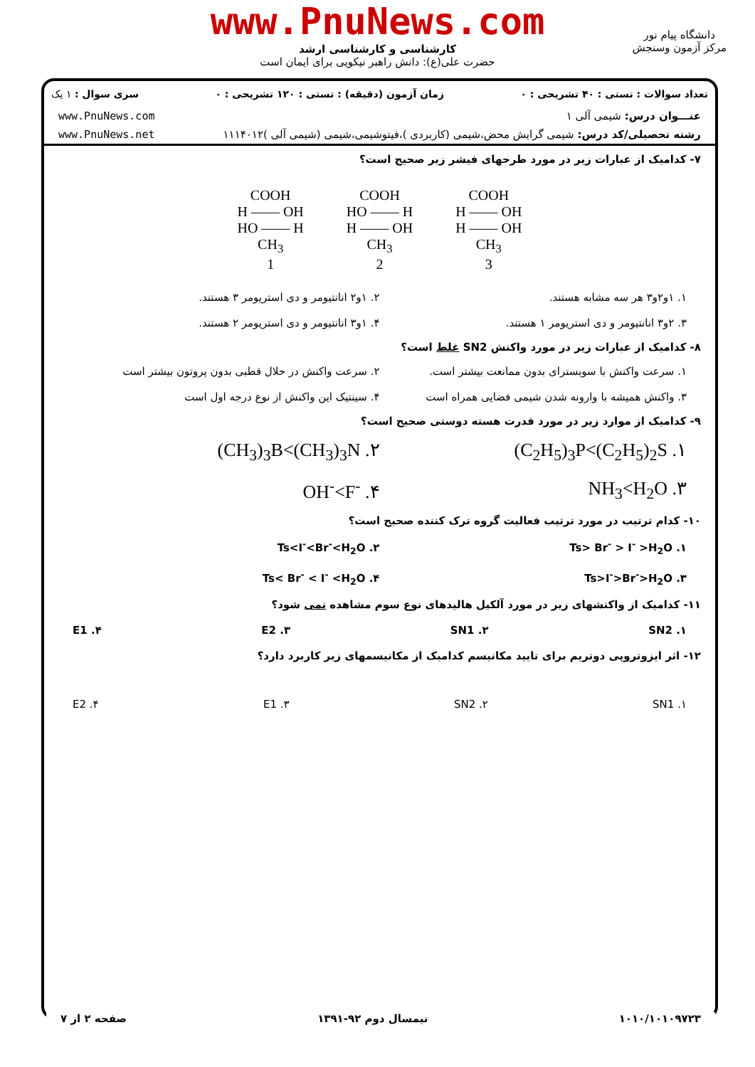www.PnuNews.com
کارشناسی و کارشناسی ارشد
حضرت علی(ع): دانش راهبر نیکویی برای ایمان است
دانشگاه پیام نور
مرکز آزمون وسنجش
تعداد سوالات : تستی : ۴۰ تشریحی : ۰ زمان آزمون (دقیقه) : تستی : ۱۲۰ تشریحی : ۰ سری سوال : ۱ یک
عنـــوان درس: شیمی آلی ۱ www.PnuNews.com
رشته تحصیلی/کد درس: شیمی گرایش محض،شیمی (کاربردی )،فیتوشیمی،شیمی (شیمی آلی )۱۱۱۴۰۱۲ www.PnuNews.net
۷- کدامیک از عبارات زیر در مورد طرحهای فیشر زیر صحیح است؟
COOH
H —— OH
HO —— H
CH<sub>3</sub>
1
COOH
HO —— H
H —— OH
CH<sub>3</sub>
2
COOH
H —— OH
H —— OH
CH<sub>3</sub>
3
۱. ۱و۲و۳ هر سه مشابه هستند. ۲. ۱و۲ انانتیومر و دی استریومر ۳ هستند. ۳. ۲و۳ انانتیومر و دی استریومر ۱ هستند. ۴. ۱و۳ انانتیومر و دی استریومر ۲ هستند.
۸- کدامیک از عبارات زیر در مورد واکنش SN2 غلط است؟
۱. سرعت واکنش با سوبسترای بدون ممانعت بیشتر است. ۲. سرعت واکنش در حلال قطبی بدون پروتون بیشتر است ۳. واکنش همیشه با وارونه شدن شیمی فضایی همراه است ۴. سینتیک این واکنش از نوع درجه اول است
۹- کدامیک از موارد زیر در مورد قدرت هسته دوستی صحیح است؟
۱. (C<sub>2</sub>H<sub>5</sub>)<sub>3</sub>P<(C<sub>2</sub>H<sub>5</sub>)<sub>2</sub>S ۲. (CH<sub>3</sub>)<sub>3</sub>B<(CH<sub>3</sub>)<sub>3</sub>N ۳. NH<sub>3</sub><H<sub>2</sub>O ۴. OH<sup>-</sup><F<sup>-</sup>
۱۰- کدام ترتیب در مورد ترتیب فعالیت گروه ترک کننده صحیح است؟
۱. Ts> Br<sup>-</sup> > I<sup>-</sup> >H<sub>2</sub>O ۲. Ts<I<sup>-</sup><Br<sup>-</sup><H<sub>2</sub>O ۳. Ts>I<sup>-</sup>>Br<sup>-</sup>>H<sub>2</sub>O ۴. Ts< Br<sup>-</sup> < I<sup>-</sup> <H<sub>2</sub>O
۱۱- کدامیک از واکنشهای زیر در مورد آلکیل هالیدهای نوع سوم مشاهده نمی شود؟
۱. SN2 ۲. SN1 ۳. E2 ۴. E1
۱۲- اثر ایزوتروپی دوتریم برای تایید مکانیسم کدامیک از مکانیسمهای زیر کاربرد دارد؟
۱. SN1 ۲. SN2 ۳. E1 ۴. E2
۱۰۱۰/۱۰۱۰۹۷۲۳ نیمسال دوم ۹۲-۱۳۹۱ صفحه ۲ از ۷